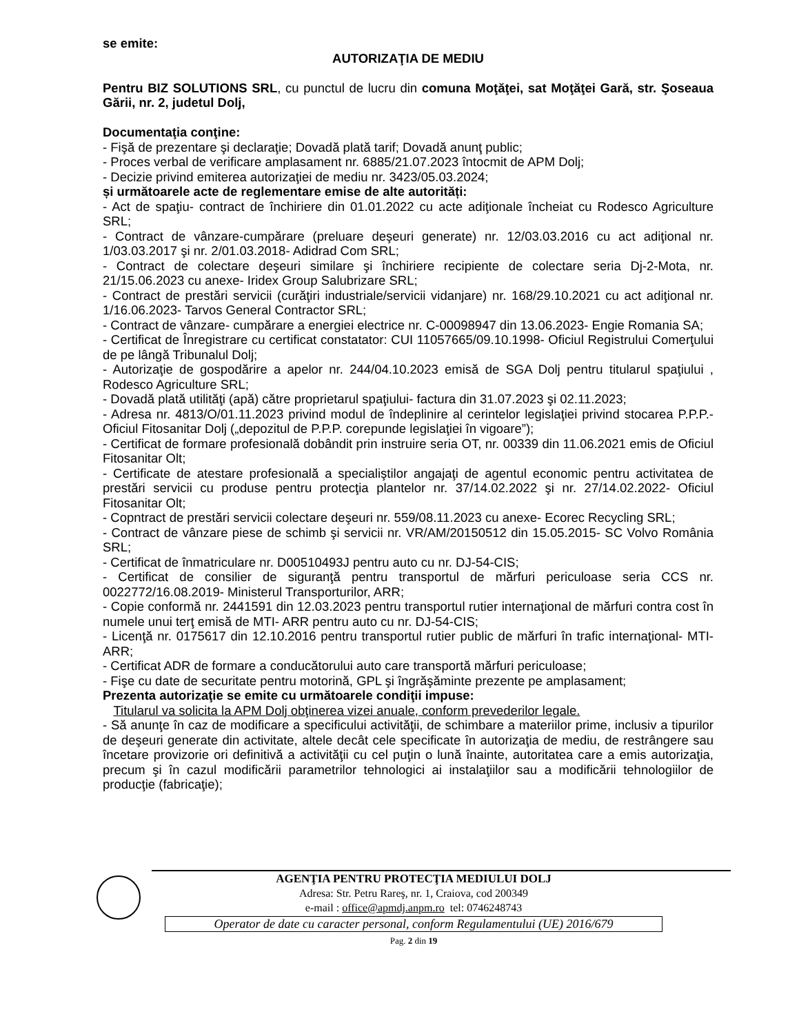se emite:
AUTORIZAŢIA DE MEDIU
Pentru BIZ SOLUTIONS SRL, cu punctul de lucru din comuna Moţăţei, sat Moţăţei Gară, str. Şoseaua Gării, nr. 2, judetul Dolj,
Documentaţia conţine:
- Fişă de prezentare şi declaraţie; Dovadă plată tarif; Dovadă anunţ public;
- Proces verbal de verificare amplasament nr. 6885/21.07.2023 întocmit de APM Dolj;
- Decizie privind emiterea autorizaţiei de mediu nr. 3423/05.03.2024;
și următoarele acte de reglementare emise de alte autorități:
- Act de spaţiu- contract de închiriere din 01.01.2022 cu acte adiţionale încheiat cu Rodesco Agriculture SRL;
- Contract de vânzare-cumpărare (preluare deşeuri generate) nr. 12/03.03.2016 cu act adiţional nr. 1/03.03.2017 şi nr. 2/01.03.2018- Adidrad Com SRL;
- Contract de colectare deşeuri similare şi închiriere recipiente de colectare seria Dj-2-Mota, nr. 21/15.06.2023 cu anexe- Iridex Group Salubrizare SRL;
- Contract de prestări servicii (curăţiri industriale/servicii vidanjare) nr. 168/29.10.2021 cu act adiţional nr. 1/16.06.2023- Tarvos General Contractor SRL;
- Contract de vânzare- cumpărare a energiei electrice nr. C-00098947 din 13.06.2023- Engie Romania SA;
- Certificat de Înregistrare cu certificat constatator: CUI 11057665/09.10.1998- Oficiul Registrului Comerţului de pe lângă Tribunalul Dolj;
- Autorizaţie de gospodărire a apelor nr. 244/04.10.2023 emisă de SGA Dolj pentru titularul spaţiului , Rodesco Agriculture SRL;
- Dovadă plată utilităţi (apă) către proprietarul spaţiului- factura din 31.07.2023 şi 02.11.2023;
- Adresa nr. 4813/O/01.11.2023 privind modul de îndeplinire al cerintelor legislaţiei privind stocarea P.P.P.- Oficiul Fitosanitar Dolj („depozitul de P.P.P. corepunde legislaţiei în vigoare”);
- Certificat de formare profesională dobândit prin instruire seria OT, nr. 00339 din 11.06.2021 emis de Oficiul Fitosanitar Olt;
- Certificate de atestare profesională a specialiştilor angajaţi de agentul economic pentru activitatea de prestări servicii cu produse pentru protecţia plantelor nr. 37/14.02.2022 şi nr. 27/14.02.2022- Oficiul Fitosanitar Olt;
- Copntract de prestări servicii colectare deşeuri nr. 559/08.11.2023 cu anexe- Ecorec Recycling SRL;
- Contract de vânzare piese de schimb şi servicii nr. VR/AM/20150512 din 15.05.2015- SC Volvo România SRL;
- Certificat de înmatriculare nr. D00510493J pentru auto cu nr. DJ-54-CIS;
- Certificat de consilier de siguranţă pentru transportul de mărfuri periculoase seria CCS nr. 0022772/16.08.2019- Ministerul Transporturilor, ARR;
- Copie conformă nr. 2441591 din 12.03.2023 pentru transportul rutier internaţional de mărfuri contra cost în numele unui terţ emisă de MTI- ARR pentru auto cu nr. DJ-54-CIS;
- Licenţă nr. 0175617 din 12.10.2016 pentru transportul rutier public de mărfuri în trafic internaţional- MTI- ARR;
- Certificat ADR de formare a conducătorului auto care transportă mărfuri periculoase;
- Fişe cu date de securitate pentru motorină, GPL şi îngrăşăminte prezente pe amplasament;
Prezenta autorizaţie se emite cu următoarele condiţii impuse:
Titularul va solicita la APM Dolj obţinerea vizei anuale, conform prevederilor legale.
- Să anunţe în caz de modificare a specificului activităţii, de schimbare a materiilor prime, inclusiv a tipurilor de deşeuri generate din activitate, altele decât cele specificate în autorizaţia de mediu, de restrângere sau încetare provizorie ori definitivă a activităţii cu cel puţin o lună înainte, autoritatea care a emis autorizaţia, precum şi în cazul modificării parametrilor tehnologici ai instalaţiilor sau a modificării tehnologiilor de producţie (fabricaţie);
AGENŢIA PENTRU PROTECŢIA MEDIULUI DOLJ
Adresa: Str. Petru Rareş, nr. 1, Craiova, cod 200349
e-mail : office@apmdj.anpm.ro tel: 0746248743
Operator de date cu caracter personal, conform Regulamentului (UE) 2016/679
Pag. 2 din 19